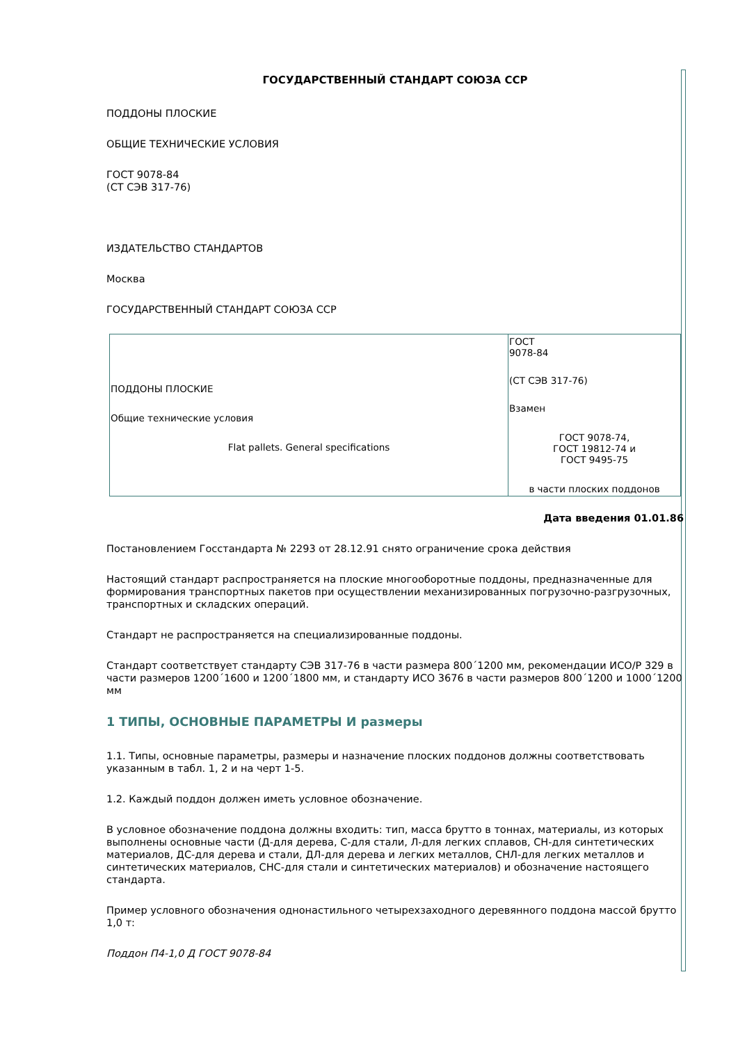ГОСУДАРСТВЕННЫЙ СТАНДАРТ СОЮЗА ССР
ПОДДОНЫ ПЛОСКИЕ
ОБЩИЕ ТЕХНИЧЕСКИЕ УСЛОВИЯ
ГОСТ 9078-84
(СТ СЭВ 317-76)
ИЗДАТЕЛЬСТВО СТАНДАРТОВ
Москва
ГОСУДАРСТВЕННЫЙ СТАНДАРТ СОЮЗА ССР
| ПОДДОНЫ ПЛОСКИЕ Общие технические условия Flat pallets. General specifications | ГОСТ 9078-84 (СТ СЭВ 317-76) Взамен ГОСТ 9078-74, ГОСТ 19812-74 и ГОСТ 9495-75 в части плоских поддонов |
Дата введения 01.01.86
Постановлением Госстандарта № 2293 от 28.12.91 снято ограничение срока действия
Настоящий стандарт распространяется на плоские многооборотные поддоны, предназначенные для формирования транспортных пакетов при осуществлении механизированных погрузочно-разгрузочных, транспортных и складских операций.
Стандарт не распространяется на специализированные поддоны.
Стандарт соответствует стандарту СЭВ 317-76 в части размера 800´1200 мм, рекомендации ИСО/Р 329 в части размеров 1200´1600 и 1200´1800 мм, и стандарту ИСО 3676 в части размеров 800´1200 и 1000´1200 мм
1 ТИПЫ, ОСНОВНЫЕ ПАРАМЕТРЫ И размеры
1.1. Типы, основные параметры, размеры и назначение плоских поддонов должны соответствовать указанным в табл. 1, 2 и на черт 1-5.
1.2. Каждый поддон должен иметь условное обозначение.
В условное обозначение поддона должны входить: тип, масса брутто в тоннах, материалы, из которых выполнены основные части (Д-для дерева, С-для стали, Л-для легких сплавов, СН-для синтетических материалов, ДС-для дерева и стали, ДЛ-для дерева и легких металлов, СНЛ-для легких металлов и синтетических материалов, СНС-для стали и синтетических материалов) и обозначение настоящего стандарта.
Пример условного обозначения однонастильного четырехзаходного деревянного поддона массой брутто 1,0 т:
Поддон П4-1,0 Д ГОСТ 9078-84